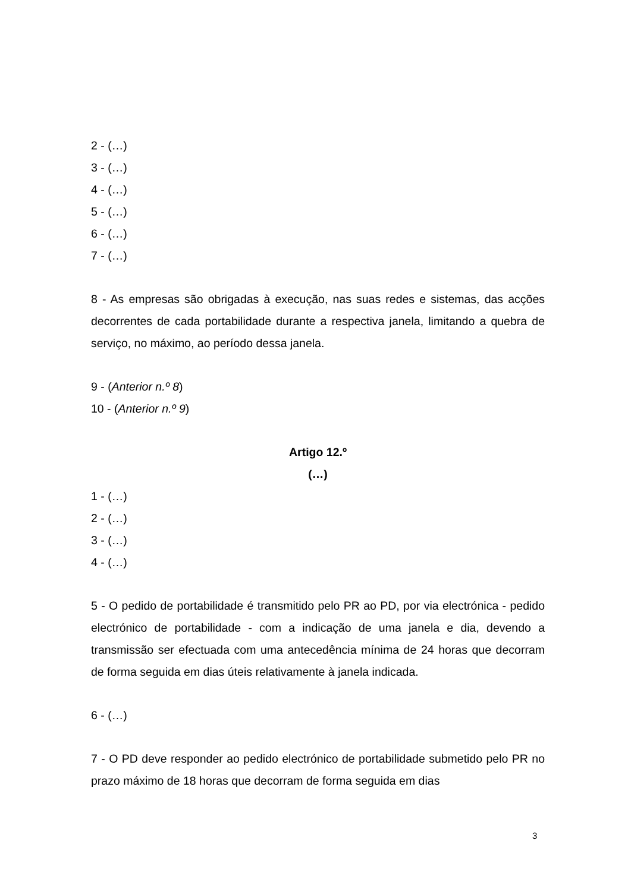2 - (…)
3 - (…)
4 - (…)
5 - (…)
6 - (…)
7 - (…)
8 - As empresas são obrigadas à execução, nas suas redes e sistemas, das acções decorrentes de cada portabilidade durante a respectiva janela, limitando a quebra de serviço, no máximo, ao período dessa janela.
9 - (Anterior n.º 8)
10 - (Anterior n.º 9)
Artigo 12.º
(…)
1 - (…)
2 - (…)
3 - (…)
4 - (…)
5 - O pedido de portabilidade é transmitido pelo PR ao PD, por via electrónica - pedido electrónico de portabilidade - com a indicação de uma janela e dia, devendo a transmissão ser efectuada com uma antecedência mínima de 24 horas que decorram de forma seguida em dias úteis relativamente à janela indicada.
6 - (…)
7 - O PD deve responder ao pedido electrónico de portabilidade submetido pelo PR no prazo máximo de 18 horas que decorram de forma seguida em dias
3